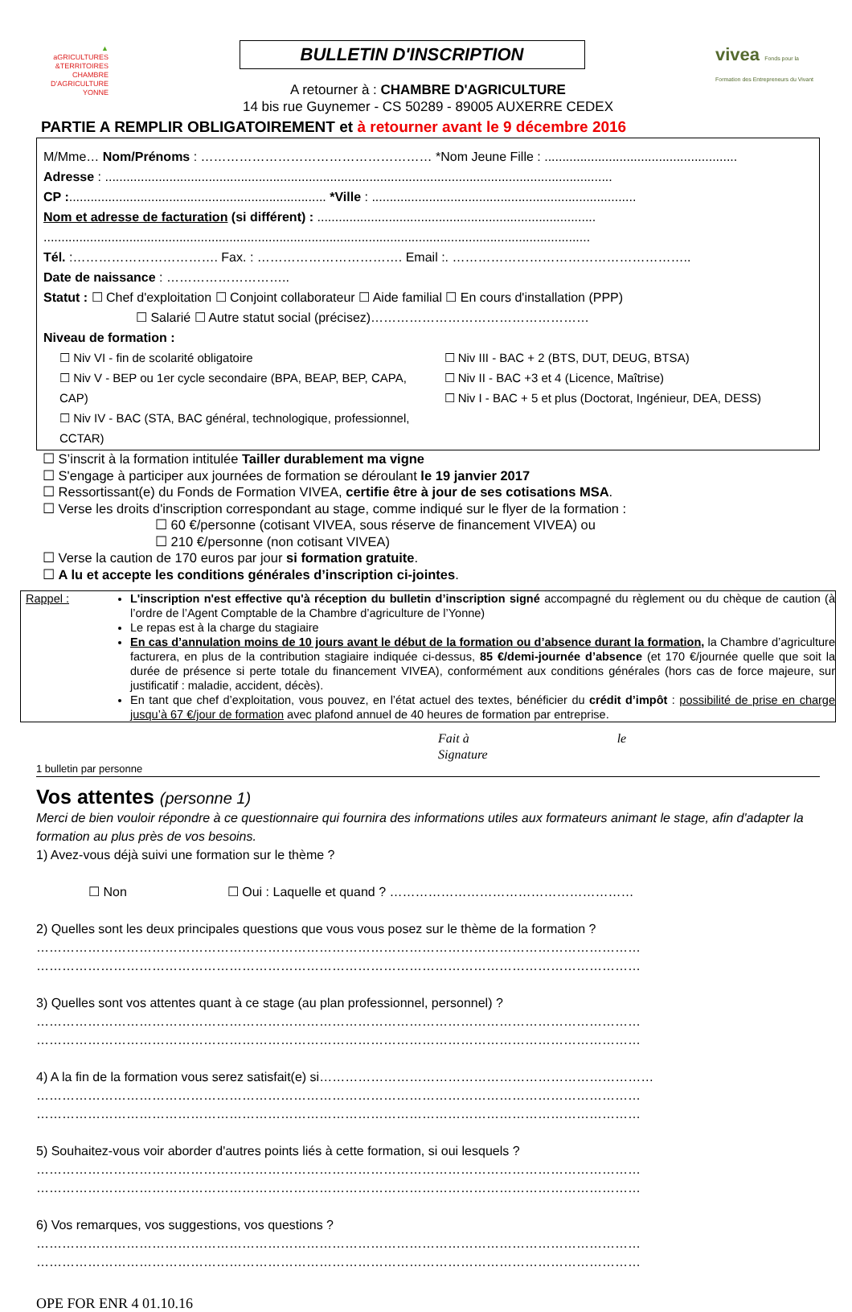▲
aGRICULTURES
&TERRITOIRES
CHAMBRE D'AGRICULTURE
YONNE
BULLETIN D'INSCRIPTION vivea Fonds pour la Formation des Entrepreneurs du Vivant
A retourner à : CHAMBRE D'AGRICULTURE
14 bis rue Guynemer - CS 50289 - 89005 AUXERRE CEDEX
PARTIE A REMPLIR OBLIGATOIREMENT et à retourner avant le 9 décembre 2016
M/Mme… Nom/Prénoms : ……………………………………………… *Nom Jeune Fille : ......................................................
Adresse : ..............................................................................................................................................
CP :........................................................................ *Ville : ..........................................................................
Nom et adresse de facturation (si différent) : ..............................................................................
.........................................................................................................................................................
Tél. :……………………………. Fax. : ……………………………. Email :. ………………………………………………..
Date de naissance : ………………………..
Statut : ☐ Chef d'exploitation ☐ Conjoint collaborateur ☐ Aide familial ☐ En cours d'installation (PPP)
☐ Salarié ☐ Autre statut social (précisez)……………………………………………
Niveau de formation :
☐ Niv VI - fin de scolarité obligatoire
☐ Niv V - BEP ou 1er cycle secondaire (BPA, BEAP, BEP, CAPA, CAP)
☐ Niv IV - BAC (STA, BAC général, technologique, professionnel, CCTAR)
☐ Niv III - BAC + 2 (BTS, DUT, DEUG, BTSA)
☐ Niv II - BAC +3 et 4 (Licence, Maîtrise)
☐ Niv I - BAC + 5 et plus (Doctorat, Ingénieur, DEA, DESS)
☐ S’inscrit à la formation intitulée Tailler durablement ma vigne
☐ S'engage à participer aux journées de formation se déroulant le 19 janvier 2017
☐ Ressortissant(e) du Fonds de Formation VIVEA, certifie être à jour de ses cotisations MSA.
☐ Verse les droits d'inscription correspondant au stage, comme indiqué sur le flyer de la formation :
☐ 60 €/personne (cotisant VIVEA, sous réserve de financement VIVEA) ou
☐ 210 €/personne (non cotisant VIVEA)
☐ Verse la caution de 170 euros par jour si formation gratuite.
☐ A lu et accepte les conditions générales d’inscription ci-jointes.
Rappel : L'inscription n'est effective qu'à réception du bulletin d’inscription signé accompagné du règlement ou du chèque de caution (à l’ordre de l’Agent Comptable de la Chambre d’agriculture de l’Yonne)
Le repas est à la charge du stagiaire
En cas d’annulation moins de 10 jours avant le début de la formation ou d’absence durant la formation, la Chambre d’agriculture facturera, en plus de la contribution stagiaire indiquée ci-dessus, 85 €/demi-journée d’absence (et 170 €/journée quelle que soit la durée de présence si perte totale du financement VIVEA), conformément aux conditions générales (hors cas de force majeure, sur justificatif : maladie, accident, décès).
En tant que chef d’exploitation, vous pouvez, en l’état actuel des textes, bénéficier du crédit d’impôt : possibilité de prise en charge jusqu’à 67 €/jour de formation avec plafond annuel de 40 heures de formation par entreprise.
Fait à le
Signature
1 bulletin par personne
Vos attentes (personne 1)
Merci de bien vouloir répondre à ce questionnaire qui fournira des informations utiles aux formateurs animant le stage, afin d'adapter la formation au plus près de vos besoins.
1) Avez-vous déjà suivi une formation sur le thème ?
☐ Non ☐ Oui : Laquelle et quand ? …………………………………………………
2) Quelles sont les deux principales questions que vous vous posez sur le thème de la formation ?
……………………………………………………………………………………………………………………………
……………………………………………………………………………………………………………………………
3) Quelles sont vos attentes quant à ce stage (au plan professionnel, personnel) ?
……………………………………………………………………………………………………………………………
……………………………………………………………………………………………………………………………
4) A la fin de la formation vous serez satisfait(e) si……………………………………………………………………
……………………………………………………………………………………………………………………………
……………………………………………………………………………………………………………………………
5) Souhaitez-vous voir aborder d'autres points liés à cette formation, si oui lesquels ?
……………………………………………………………………………………………………………………………
……………………………………………………………………………………………………………………………
6) Vos remarques, vos suggestions, vos questions ?
……………………………………………………………………………………………………………………………
……………………………………………………………………………………………………………………………
OPE FOR ENR 4 01.10.16